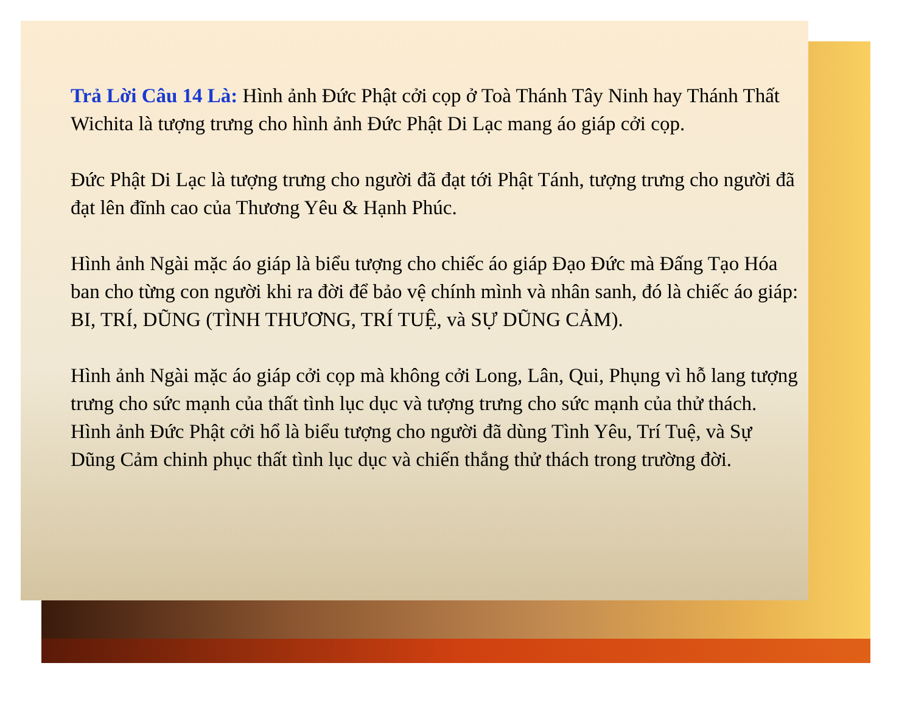Trả Lời Câu 14 Là: Hình ảnh Đức Phật cởi cọp ở Toà Thánh Tây Ninh hay Thánh Thất Wichita là tượng trưng cho hình ảnh Đức Phật Di Lạc mang áo giáp cởi cọp.
Đức Phật Di Lạc là tượng trưng cho người đã đạt tới Phật Tánh, tượng trưng cho người đã đạt lên đĩnh cao của Thương Yêu & Hạnh Phúc.
Hình ảnh Ngài mặc áo giáp là biểu tượng cho chiếc áo giáp Đạo Đức mà Đấng Tạo Hóa ban cho từng con người khi ra đời để bảo vệ chính mình và nhân sanh, đó là chiếc áo giáp: BI, TRÍ, DŨNG (TÌNH THƯƠNG, TRÍ TUỆ, và SỰ DŨNG CẢM).
Hình ảnh Ngài mặc áo giáp cởi cọp mà không cởi Long, Lân, Qui, Phụng vì hỗ lang tượng trưng cho sức mạnh của thất tình lục dục và tượng trưng cho sức mạnh của thử thách. Hình ảnh Đức Phật cởi hổ là biểu tượng cho người đã dùng Tình Yêu, Trí Tuệ, và Sự Dũng Cảm chinh phục thất tình lục dục và chiến thắng thử thách trong trường đời.